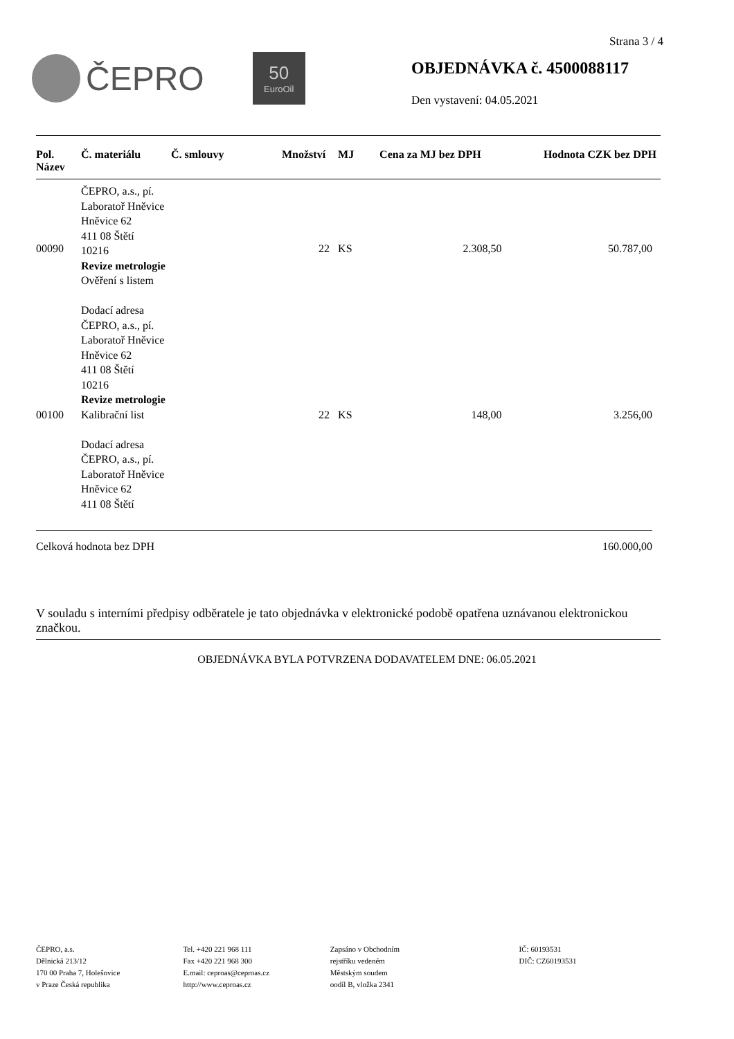Strana 3 / 4
ČEPRO
50
EuroOil
OBJEDNÁVKA č. 4500088117
Den vystavení: 04.05.2021
| Pol. Název | Č. materiálu | Č. smlouvy | Množství | MJ | Cena za MJ bez DPH | Hodnota CZK bez DPH |
| --- | --- | --- | --- | --- | --- | --- |
| 00090 | ČEPRO, a.s., pí. Laboratoř Hněvice Hněvice 62 411 08 Štětí 10216 Revize metrologie Ověření s listem Dodací adresa | | 22 | KS | 2.308,50 | 50.787,00 |
| 00100 | ČEPRO, a.s., pí. Laboratoř Hněvice Hněvice 62 411 08 Štětí 10216 Revize metrologie Kalibrační list Dodací adresa ČEPRO, a.s., pí. Laboratoř Hněvice Hněvice 62 411 08 Štětí | | 22 | KS | 148,00 | 3.256,00 |
Celková hodnota bez DPH 160.000,00
V souladu s interními předpisy odběratele je tato objednávka v elektronické podobě opatřena uznávanou elektronickou značkou.
OBJEDNÁVKA BYLA POTVRZENA DODAVATELEM DNE: 06.05.2021
ČEPRO, a.s.
Dělnická 213/12
170 00 Praha 7, Holešovice
v Praze Česká republika
Tel. +420 221 968 111
Fax +420 221 968 300
E.mail: ceproas@ceproas.cz
http://www.ceproas.cz
Zapsáno v Obchodním
rejstříku vedeném
Městským soudem
oodíl B, vložka 2341
IČ: 60193531
DIČ: CZ60193531